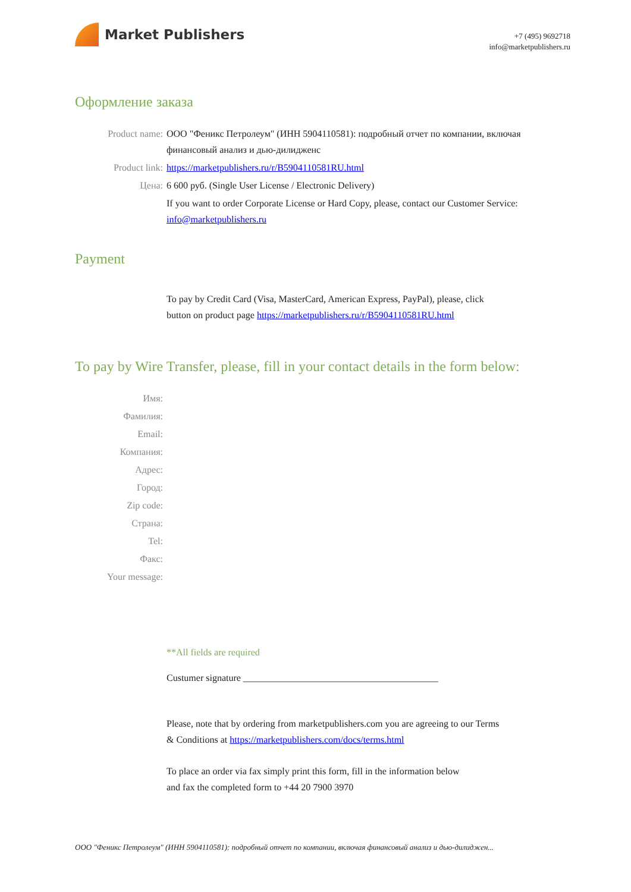Market Publishers
+7 (495) 9692718
info@marketpublishers.ru
Оформление заказа
Product name: ООО "Феникс Петролеум" (ИНН 5904110581): подробный отчет по компании, включая финансовый анализ и дью-дилидженс
Product link: https://marketpublishers.ru/r/B5904110581RU.html
Цена: 6 600 руб. (Single User License / Electronic Delivery)
If you want to order Corporate License or Hard Copy, please, contact our Customer Service:
info@marketpublishers.ru
Payment
To pay by Credit Card (Visa, MasterCard, American Express, PayPal), please, click
button on product page https://marketpublishers.ru/r/B5904110581RU.html
To pay by Wire Transfer, please, fill in your contact details in the form below:
Имя:
Фамилия:
Email:
Компания:
Адрес:
Город:
Zip code:
Страна:
Tel:
Факс:
Your message:
**All fields are required
Custumer signature _________________________________________
Please, note that by ordering from marketpublishers.com you are agreeing to our Terms
& Conditions at https://marketpublishers.com/docs/terms.html
To place an order via fax simply print this form, fill in the information below
and fax the completed form to +44 20 7900 3970
ООО "Феникс Петролеум" (ИНН 5904110581): подробный отчет по компании, включая финансовый анализ и дью-дилиджен...